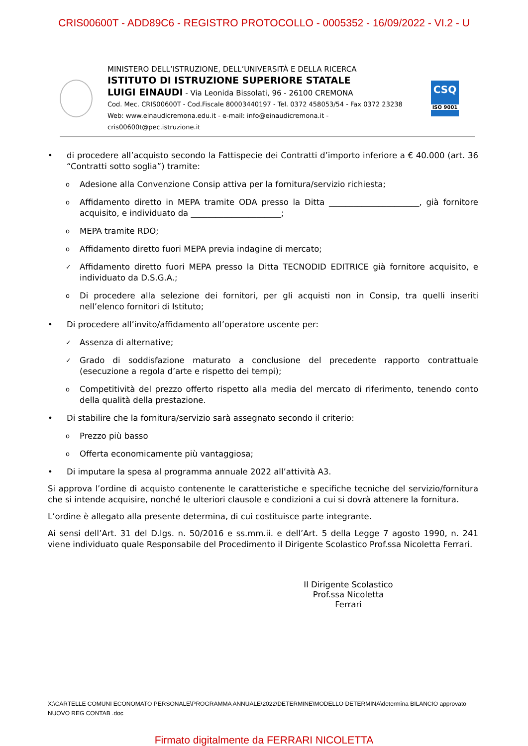CRIS00600T - ADD89C6 - REGISTRO PROTOCOLLO - 0005352 - 16/09/2022 - VI.2 - U
MINISTERO DELL’ISTRUZIONE, DELL’UNIVERSITÀ E DELLA RICERCA
ISTITUTO DI ISTRUZIONE SUPERIORE STATALE
LUIGI EINAUDI - Via Leonida Bissolati, 96 - 26100 CREMONA
Cod. Mec. CRIS00600T - Cod.Fiscale 80003440197 - Tel. 0372 458053/54 - Fax 0372 23238
Web: www.einaudicremona.edu.it - e-mail: info@einaudicremona.it - cris00600t@pec.istruzione.it
CSQ
ISO 9001
• di procedere all’acquisto secondo la Fattispecie dei Contratti d’importo inferiore a € 40.000 (art. 36 “Contratti sotto soglia”) tramite:
o Adesione alla Convenzione Consip attiva per la fornitura/servizio richiesta;
o Affidamento diretto in MEPA tramite ODA presso la Ditta ______________________, già fornitore acquisito, e individuato da ______________________;
o MEPA tramite RDO;
o Affidamento diretto fuori MEPA previa indagine di mercato;
✓ Affidamento diretto fuori MEPA presso la Ditta TECNODID EDITRICE già fornitore acquisito, e individuato da D.S.G.A.;
o Di procedere alla selezione dei fornitori, per gli acquisti non in Consip, tra quelli inseriti nell’elenco fornitori di Istituto;
• Di procedere all’invito/affidamento all’operatore uscente per:
✓ Assenza di alternative;
✓ Grado di soddisfazione maturato a conclusione del precedente rapporto contrattuale (esecuzione a regola d’arte e rispetto dei tempi);
o Competitività del prezzo offerto rispetto alla media del mercato di riferimento, tenendo conto della qualità della prestazione.
• Di stabilire che la fornitura/servizio sarà assegnato secondo il criterio:
o Prezzo più basso
o Offerta economicamente più vantaggiosa;
• Di imputare la spesa al programma annuale 2022 all’attività A3.
Si approva l’ordine di acquisto contenente le caratteristiche e specifiche tecniche del servizio/fornitura che si intende acquisire, nonché le ulteriori clausole e condizioni a cui si dovrà attenere la fornitura.
L’ordine è allegato alla presente determina, di cui costituisce parte integrante.
Ai sensi dell’Art. 31 del D.lgs. n. 50/2016 e ss.mm.ii. e dell’Art. 5 della Legge 7 agosto 1990, n. 241 viene individuato quale Responsabile del Procedimento il Dirigente Scolastico Prof.ssa Nicoletta Ferrari.
Il Dirigente Scolastico
Prof.ssa Nicoletta Ferrari
X:\CARTELLE COMUNI ECONOMATO PERSONALE\PROGRAMMA ANNUALE\2022\DETERMINE\MODELLO DETERMINA\determina BILANCIO approvato NUOVO REG CONTAB .doc
Firmato digitalmente da FERRARI NICOLETTA